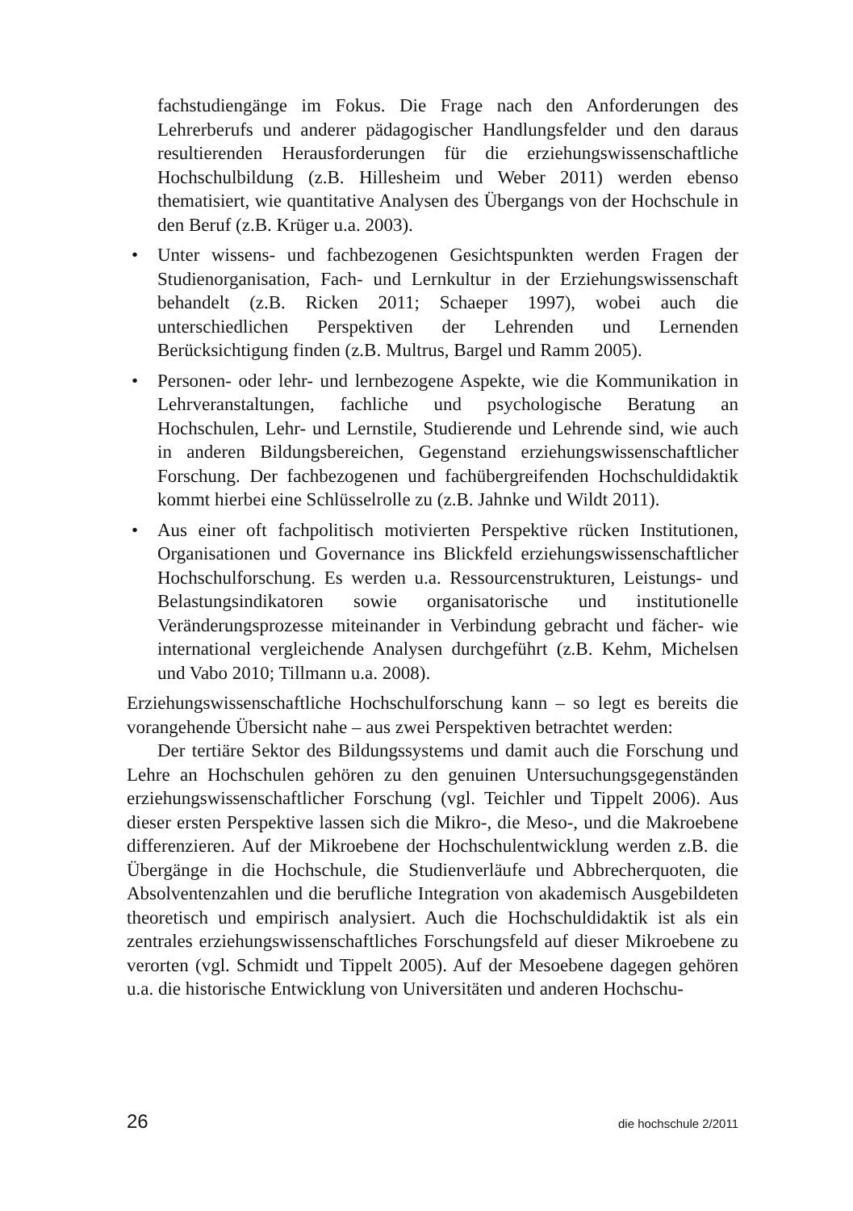fachstudiengänge im Fokus. Die Frage nach den Anforderungen des Lehrerberufs und anderer pädagogischer Handlungsfelder und den daraus resultierenden Herausforderungen für die erziehungswissenschaftliche Hochschulbildung (z.B. Hillesheim und Weber 2011) werden ebenso thematisiert, wie quantitative Analysen des Übergangs von der Hochschule in den Beruf (z.B. Krüger u.a. 2003).
• Unter wissens- und fachbezogenen Gesichtspunkten werden Fragen der Studienorganisation, Fach- und Lernkultur in der Erziehungswissenschaft behandelt (z.B. Ricken 2011; Schaeper 1997), wobei auch die unterschiedlichen Perspektiven der Lehrenden und Lernenden Berücksichtigung finden (z.B. Multrus, Bargel und Ramm 2005).
• Personen- oder lehr- und lernbezogene Aspekte, wie die Kommunikation in Lehrveranstaltungen, fachliche und psychologische Beratung an Hochschulen, Lehr- und Lernstile, Studierende und Lehrende sind, wie auch in anderen Bildungsbereichen, Gegenstand erziehungswissenschaftlicher Forschung. Der fachbezogenen und fachübergreifenden Hochschuldidaktik kommt hierbei eine Schlüsselrolle zu (z.B. Jahnke und Wildt 2011).
• Aus einer oft fachpolitisch motivierten Perspektive rücken Institutionen, Organisationen und Governance ins Blickfeld erziehungswissenschaftlicher Hochschulforschung. Es werden u.a. Ressourcenstrukturen, Leistungs- und Belastungsindikatoren sowie organisatorische und institutionelle Veränderungsprozesse miteinander in Verbindung gebracht und fächer- wie international vergleichende Analysen durchgeführt (z.B. Kehm, Michelsen und Vabo 2010; Tillmann u.a. 2008).
Erziehungswissenschaftliche Hochschulforschung kann – so legt es bereits die vorangehende Übersicht nahe – aus zwei Perspektiven betrachtet werden:
Der tertiäre Sektor des Bildungssystems und damit auch die Forschung und Lehre an Hochschulen gehören zu den genuinen Untersuchungsgegenständen erziehungswissenschaftlicher Forschung (vgl. Teichler und Tippelt 2006). Aus dieser ersten Perspektive lassen sich die Mikro-, die Meso-, und die Makroebene differenzieren. Auf der Mikroebene der Hochschulentwicklung werden z.B. die Übergänge in die Hochschule, die Studienverläufe und Abbrecherquoten, die Absolventenzahlen und die berufliche Integration von akademisch Ausgebildeten theoretisch und empirisch analysiert. Auch die Hochschuldidaktik ist als ein zentrales erziehungswissenschaftliches Forschungsfeld auf dieser Mikroebene zu verorten (vgl. Schmidt und Tippelt 2005). Auf der Mesoebene dagegen gehören u.a. die historische Entwicklung von Universitäten und anderen Hochschu-
26 die hochschule 2/2011